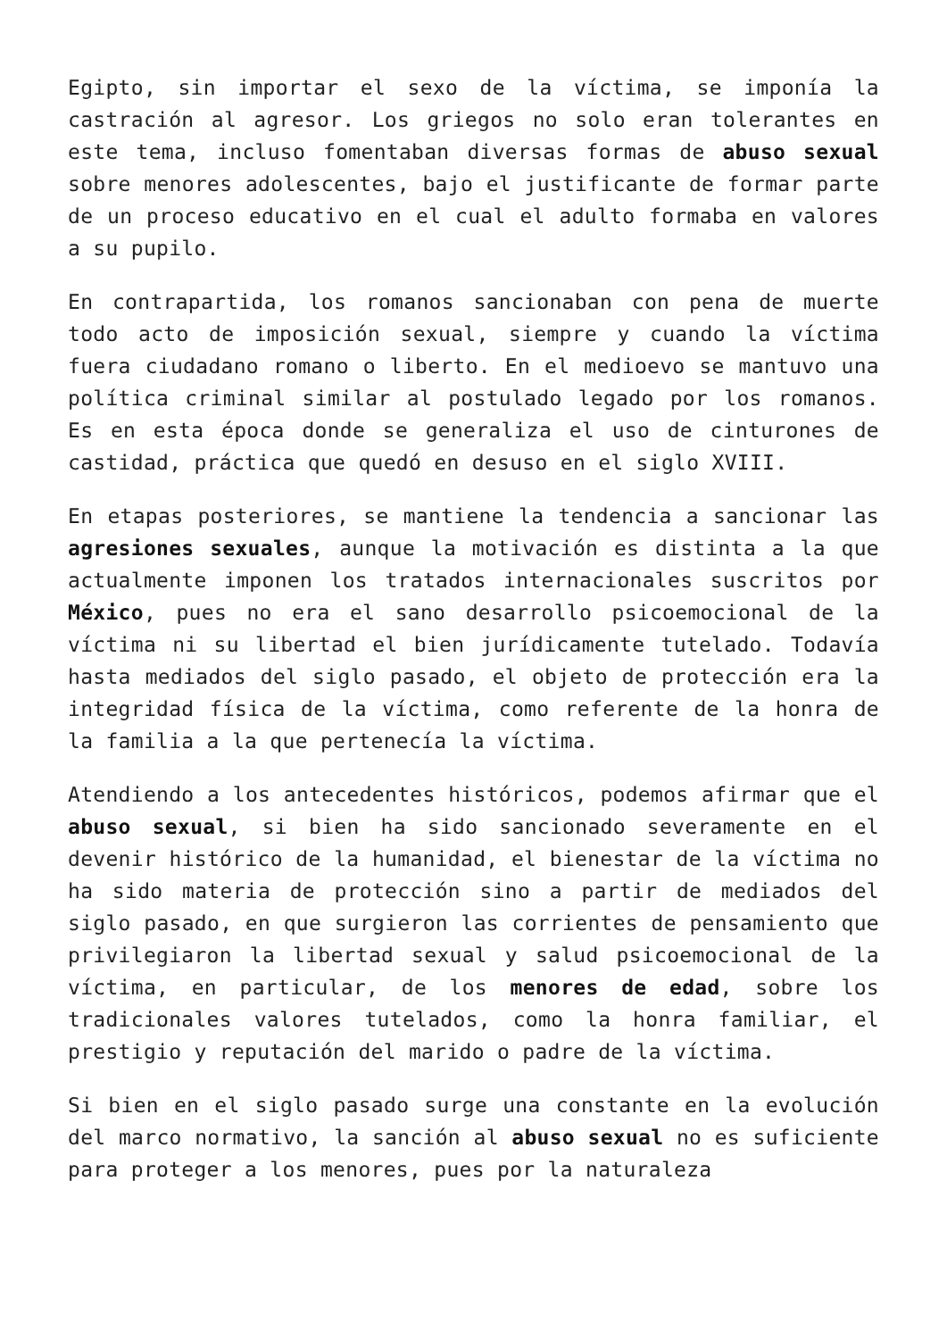Egipto, sin importar el sexo de la víctima, se imponía la castración al agresor. Los griegos no solo eran tolerantes en este tema, incluso fomentaban diversas formas de abuso sexual sobre menores adolescentes, bajo el justificante de formar parte de un proceso educativo en el cual el adulto formaba en valores a su pupilo.
En contrapartida, los romanos sancionaban con pena de muerte todo acto de imposición sexual, siempre y cuando la víctima fuera ciudadano romano o liberto. En el medioevo se mantuvo una política criminal similar al postulado legado por los romanos. Es en esta época donde se generaliza el uso de cinturones de castidad, práctica que quedó en desuso en el siglo XVIII.
En etapas posteriores, se mantiene la tendencia a sancionar las agresiones sexuales, aunque la motivación es distinta a la que actualmente imponen los tratados internacionales suscritos por México, pues no era el sano desarrollo psicoemocional de la víctima ni su libertad el bien jurídicamente tutelado. Todavía hasta mediados del siglo pasado, el objeto de protección era la integridad física de la víctima, como referente de la honra de la familia a la que pertenecía la víctima.
Atendiendo a los antecedentes históricos, podemos afirmar que el abuso sexual, si bien ha sido sancionado severamente en el devenir histórico de la humanidad, el bienestar de la víctima no ha sido materia de protección sino a partir de mediados del siglo pasado, en que surgieron las corrientes de pensamiento que privilegiaron la libertad sexual y salud psicoemocional de la víctima, en particular, de los menores de edad, sobre los tradicionales valores tutelados, como la honra familiar, el prestigio y reputación del marido o padre de la víctima.
Si bien en el siglo pasado surge una constante en la evolución del marco normativo, la sanción al abuso sexual no es suficiente para proteger a los menores, pues por la naturaleza